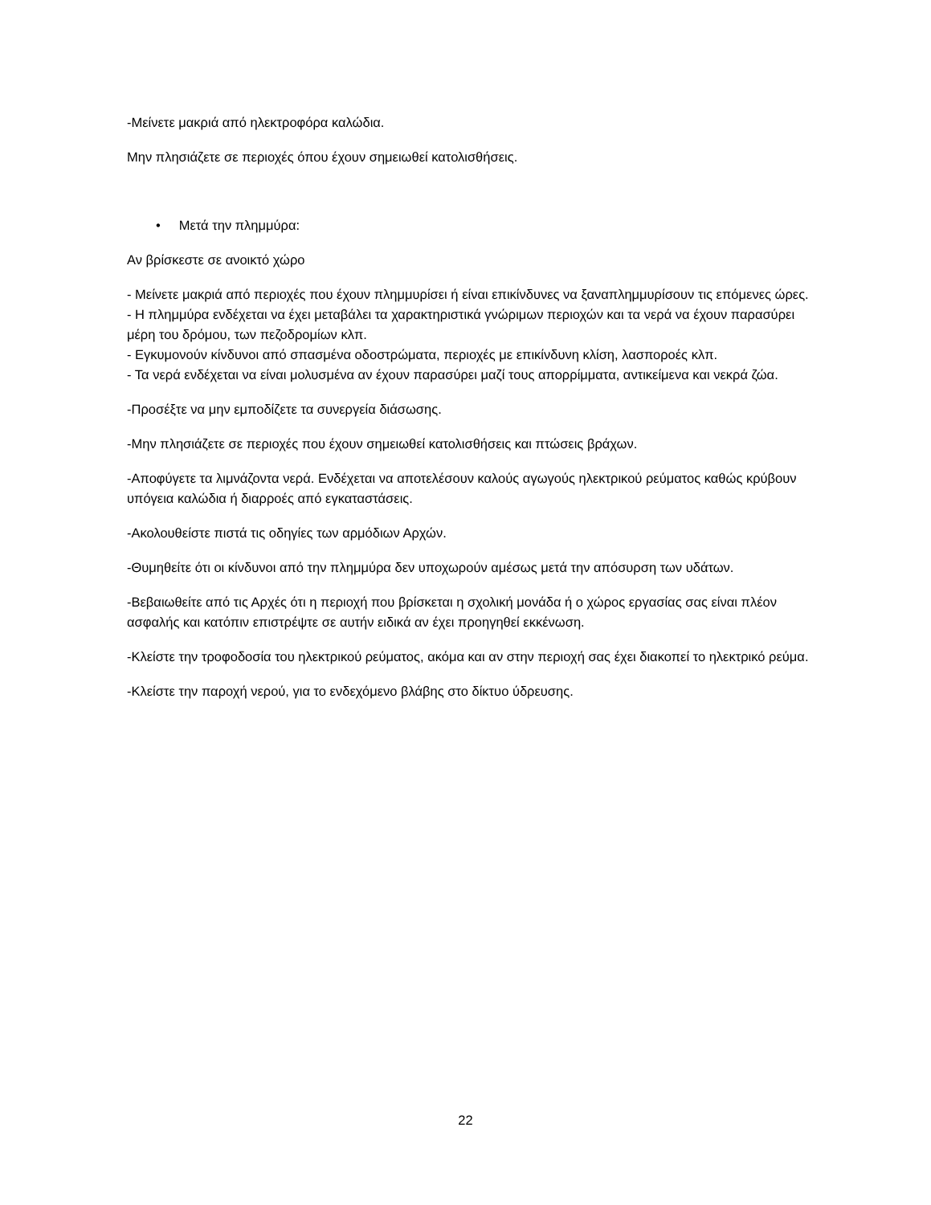-Μείνετε μακριά από ηλεκτροφόρα καλώδια.
Μην πλησιάζετε σε περιοχές όπου έχουν σημειωθεί κατολισθήσεις.
• Μετά την πλημμύρα:
Αν βρίσκεστε σε ανοικτό χώρο
- Μείνετε μακριά από περιοχές που έχουν πλημμυρίσει ή είναι επικίνδυνες να ξαναπλημμυρίσουν τις επόμενες ώρες.
- Η πλημμύρα ενδέχεται να έχει μεταβάλει τα χαρακτηριστικά γνώριμων περιοχών και τα νερά να έχουν παρασύρει μέρη του δρόμου, των πεζοδρομίων κλπ.
- Εγκυμονούν κίνδυνοι από σπασμένα οδοστρώματα, περιοχές με επικίνδυνη κλίση, λασποροές κλπ.
- Τα νερά ενδέχεται να είναι μολυσμένα αν έχουν παρασύρει μαζί τους απορρίμματα, αντικείμενα και νεκρά ζώα.
-Προσέξτε να μην εμποδίζετε τα συνεργεία διάσωσης.
-Μην πλησιάζετε σε περιοχές που έχουν σημειωθεί κατολισθήσεις και πτώσεις βράχων.
-Αποφύγετε τα λιμνάζοντα νερά. Ενδέχεται να αποτελέσουν καλούς αγωγούς ηλεκτρικού ρεύματος καθώς κρύβουν υπόγεια καλώδια ή διαρροές από εγκαταστάσεις.
-Ακολουθείστε πιστά τις οδηγίες των αρμόδιων Αρχών.
-Θυμηθείτε ότι οι κίνδυνοι από την πλημμύρα δεν υποχωρούν αμέσως μετά την απόσυρση των υδάτων.
-Βεβαιωθείτε από τις Αρχές ότι η περιοχή που βρίσκεται η σχολική μονάδα ή ο χώρος εργασίας σας είναι πλέον ασφαλής και κατόπιν επιστρέψτε σε αυτήν ειδικά αν έχει προηγηθεί εκκένωση.
-Κλείστε την τροφοδοσία του ηλεκτρικού ρεύματος, ακόμα και αν στην περιοχή σας έχει διακοπεί το ηλεκτρικό ρεύμα.
-Κλείστε την παροχή νερού, για το ενδεχόμενο βλάβης στο δίκτυο ύδρευσης.
22